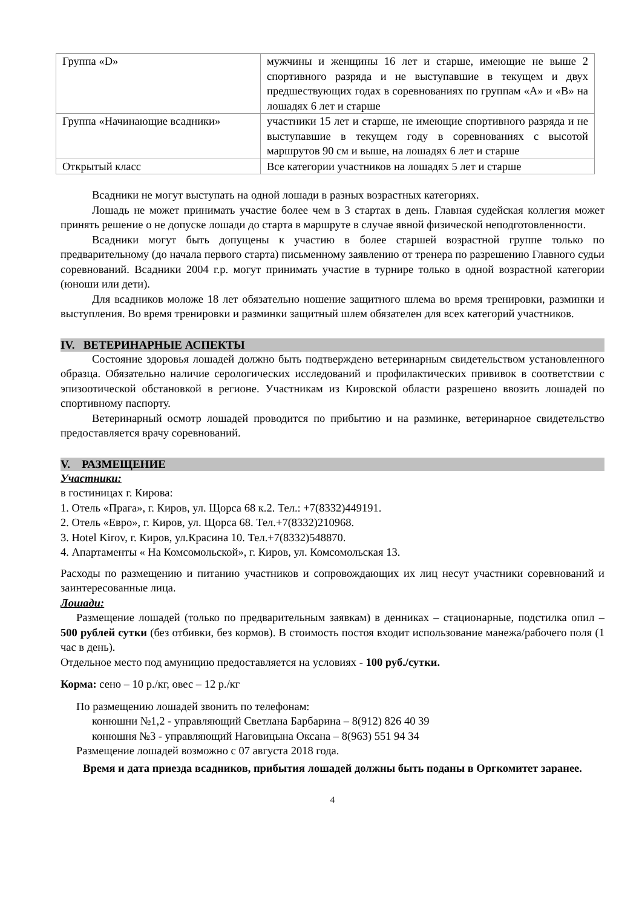| Группа «D» | мужчины и женщины 16 лет и старше, имеющие не выше 2 спортивного разряда и не выступавшие в текущем и двух предшествующих годах в соревнованиях по группам «А» и «В» на лошадях 6 лет и старше |
| Группа «Начинающие всадники» | участники 15 лет и старше, не имеющие спортивного разряда и не выступавшие в текущем году в соревнованиях с высотой маршрутов 90 см и выше, на лошадях 6 лет и старше |
| Открытый класс | Все категории участников на лошадях 5 лет и старше |
Всадники не могут выступать на одной лошади в разных возрастных категориях.
Лошадь не может принимать участие более чем в 3 стартах в день. Главная судейская коллегия может принять решение о не допуске лошади до старта в маршруте в случае явной физической неподготовленности.
Всадники могут быть допущены к участию в более старшей возрастной группе только по предварительному (до начала первого старта) письменному заявлению от тренера по разрешению Главного судьи соревнований. Всадники 2004 г.р. могут принимать участие в турнире только в одной возрастной категории (юноши или дети).
Для всадников моложе 18 лет обязательно ношение защитного шлема во время тренировки, разминки и выступления. Во время тренировки и разминки защитный шлем обязателен для всех категорий участников.
IV. ВЕТЕРИНАРНЫЕ АСПЕКТЫ
Состояние здоровья лошадей должно быть подтверждено ветеринарным свидетельством установленного образца. Обязательно наличие серологических исследований и профилактических прививок в соответствии с эпизоотической обстановкой в регионе. Участникам из Кировской области разрешено ввозить лошадей по спортивному паспорту.
Ветеринарный осмотр лошадей проводится по прибытию и на разминке, ветеринарное свидетельство предоставляется врачу соревнований.
V. РАЗМЕЩЕНИЕ
Участники:
в гостиницах г. Кирова:
1. Отель «Прага», г. Киров, ул. Щорса 68 к.2. Тел.: +7(8332)449191.
2. Отель «Евро», г. Киров, ул. Щорса 68. Тел.+7(8332)210968.
3. Hotel Kirov, г. Киров, ул.Красина 10. Тел.+7(8332)548870.
4. Апартаменты « На Комсомольской», г. Киров, ул. Комсомольская 13.
Расходы по размещению и питанию участников и сопровождающих их лиц несут участники соревнований и заинтересованные лица.
Лошади:
Размещение лошадей (только по предварительным заявкам) в денниках – стационарные, подстилка опил – 500 рублей сутки (без отбивки, без кормов). В стоимость постоя входит использование манежа/рабочего поля (1 час в день).
Отдельное место под амуницию предоставляется на условиях - 100 руб./сутки.
Корма: сено – 10 р./кг, овес – 12 р./кг
По размещению лошадей звонить по телефонам:
конюшни №1,2 - управляющий Светлана Барбарина – 8(912) 826 40 39
конюшня №3 - управляющий Наговицына Оксана – 8(963) 551 94 34
Размещение лошадей возможно с 07 августа 2018 года.
Время и дата приезда всадников, прибытия лошадей должны быть поданы в Оргкомитет заранее.
4